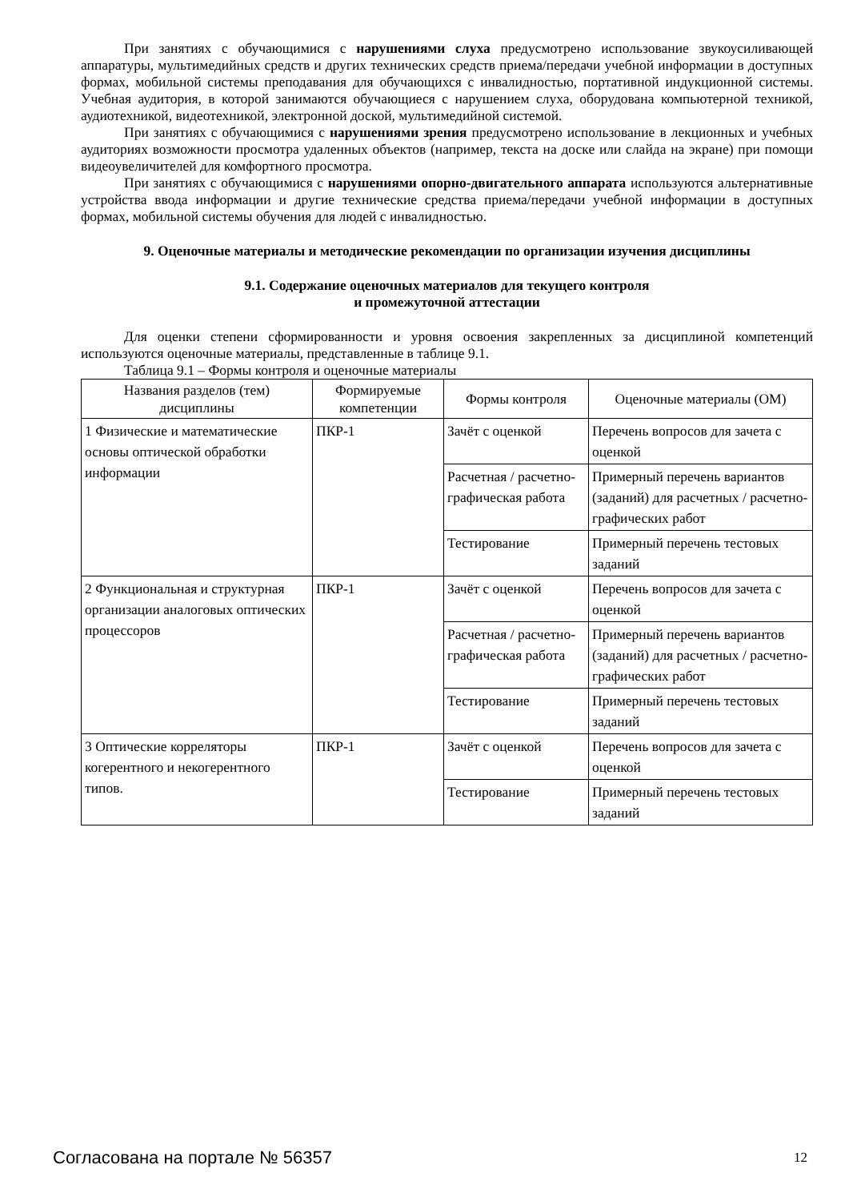При занятиях с обучающимися с нарушениями слуха предусмотрено использование звукоусиливающей аппаратуры, мультимедийных средств и других технических средств приема/передачи учебной информации в доступных формах, мобильной системы преподавания для обучающихся с инвалидностью, портативной индукционной системы. Учебная аудитория, в которой занимаются обучающиеся с нарушением слуха, оборудована компьютерной техникой, аудиотехникой, видеотехникой, электронной доской, мультимедийной системой.
При занятиях с обучающимися с нарушениями зрения предусмотрено использование в лекционных и учебных аудиториях возможности просмотра удаленных объектов (например, текста на доске или слайда на экране) при помощи видеоувеличителей для комфортного просмотра.
При занятиях с обучающимися с нарушениями опорно-двигательного аппарата используются альтернативные устройства ввода информации и другие технические средства приема/передачи учебной информации в доступных формах, мобильной системы обучения для людей с инвалидностью.
9. Оценочные материалы и методические рекомендации по организации изучения дисциплины
9.1. Содержание оценочных материалов для текущего контроля
и промежуточной аттестации
Для оценки степени сформированности и уровня освоения закрепленных за дисциплиной компетенций используются оценочные материалы, представленные в таблице 9.1.
Таблица 9.1 – Формы контроля и оценочные материалы
| Названия разделов (тем) дисциплины | Формируемые компетенции | Формы контроля | Оценочные материалы (ОМ) |
| --- | --- | --- | --- |
| 1 Физические и математические основы оптической обработки информации | ПКР-1 | Зачёт с оценкой | Перечень вопросов для зачета с оценкой |
| | | Расчетная / расчетно-графическая работа | Примерный перечень вариантов (заданий) для расчетных / расчетно-графических работ |
| | | Тестирование | Примерный перечень тестовых заданий |
| 2 Функциональная и структурная организации аналоговых оптических процессоров | ПКР-1 | Зачёт с оценкой | Перечень вопросов для зачета с оценкой |
| | | Расчетная / расчетно-графическая работа | Примерный перечень вариантов (заданий) для расчетных / расчетно-графических работ |
| | | Тестирование | Примерный перечень тестовых заданий |
| 3 Оптические корреляторы когерентного и некогерентного типов. | ПКР-1 | Зачёт с оценкой | Перечень вопросов для зачета с оценкой |
| | | Тестирование | Примерный перечень тестовых заданий |
Согласована на портале № 56357 12